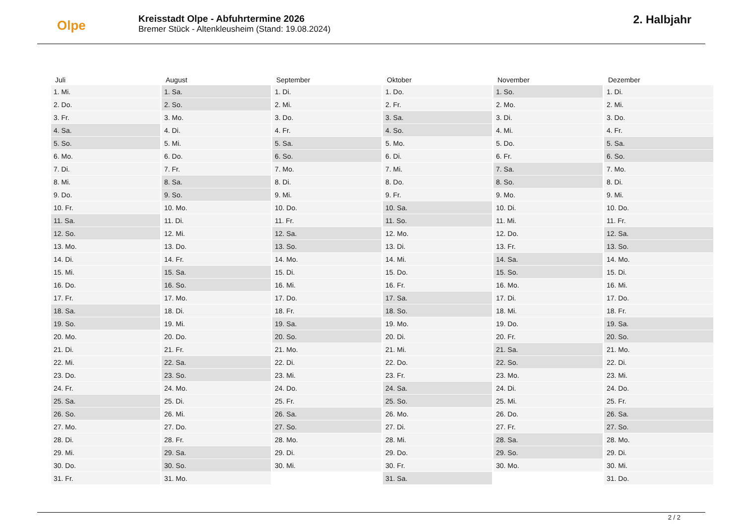Olpe
Kreisstadt Olpe - Abfuhrtermine 2026
Bremer Stück - Altenkleusheim (Stand: 19.08.2024)
2. Halbjahr
| Juli | August | September | Oktober | November | Dezember |
| --- | --- | --- | --- | --- | --- |
| 1. Mi. | 1. Sa. | 1. Di. | 1. Do. | 1. So. | 1. Di. |
| 2. Do. | 2. So. | 2. Mi. | 2. Fr. | 2. Mo. | 2. Mi. |
| 3. Fr. | 3. Mo. | 3. Do. | 3. Sa. | 3. Di. | 3. Do. |
| 4. Sa. | 4. Di. | 4. Fr. | 4. So. | 4. Mi. | 4. Fr. |
| 5. So. | 5. Mi. | 5. Sa. | 5. Mo. | 5. Do. | 5. Sa. |
| 6. Mo. | 6. Do. | 6. So. | 6. Di. | 6. Fr. | 6. So. |
| 7. Di. | 7. Fr. | 7. Mo. | 7. Mi. | 7. Sa. | 7. Mo. |
| 8. Mi. | 8. Sa. | 8. Di. | 8. Do. | 8. So. | 8. Di. |
| 9. Do. | 9. So. | 9. Mi. | 9. Fr. | 9. Mo. | 9. Mi. |
| 10. Fr. | 10. Mo. | 10. Do. | 10. Sa. | 10. Di. | 10. Do. |
| 11. Sa. | 11. Di. | 11. Fr. | 11. So. | 11. Mi. | 11. Fr. |
| 12. So. | 12. Mi. | 12. Sa. | 12. Mo. | 12. Do. | 12. Sa. |
| 13. Mo. | 13. Do. | 13. So. | 13. Di. | 13. Fr. | 13. So. |
| 14. Di. | 14. Fr. | 14. Mo. | 14. Mi. | 14. Sa. | 14. Mo. |
| 15. Mi. | 15. Sa. | 15. Di. | 15. Do. | 15. So. | 15. Di. |
| 16. Do. | 16. So. | 16. Mi. | 16. Fr. | 16. Mo. | 16. Mi. |
| 17. Fr. | 17. Mo. | 17. Do. | 17. Sa. | 17. Di. | 17. Do. |
| 18. Sa. | 18. Di. | 18. Fr. | 18. So. | 18. Mi. | 18. Fr. |
| 19. So. | 19. Mi. | 19. Sa. | 19. Mo. | 19. Do. | 19. Sa. |
| 20. Mo. | 20. Do. | 20. So. | 20. Di. | 20. Fr. | 20. So. |
| 21. Di. | 21. Fr. | 21. Mo. | 21. Mi. | 21. Sa. | 21. Mo. |
| 22. Mi. | 22. Sa. | 22. Di. | 22. Do. | 22. So. | 22. Di. |
| 23. Do. | 23. So. | 23. Mi. | 23. Fr. | 23. Mo. | 23. Mi. |
| 24. Fr. | 24. Mo. | 24. Do. | 24. Sa. | 24. Di. | 24. Do. |
| 25. Sa. | 25. Di. | 25. Fr. | 25. So. | 25. Mi. | 25. Fr. |
| 26. So. | 26. Mi. | 26. Sa. | 26. Mo. | 26. Do. | 26. Sa. |
| 27. Mo. | 27. Do. | 27. So. | 27. Di. | 27. Fr. | 27. So. |
| 28. Di. | 28. Fr. | 28. Mo. | 28. Mi. | 28. Sa. | 28. Mo. |
| 29. Mi. | 29. Sa. | 29. Di. | 29. Do. | 29. So. | 29. Di. |
| 30. Do. | 30. So. | 30. Mi. | 30. Fr. | 30. Mo. | 30. Mi. |
| 31. Fr. | 31. Mo. | | 31. Sa. | | 31. Do. |
2 / 2